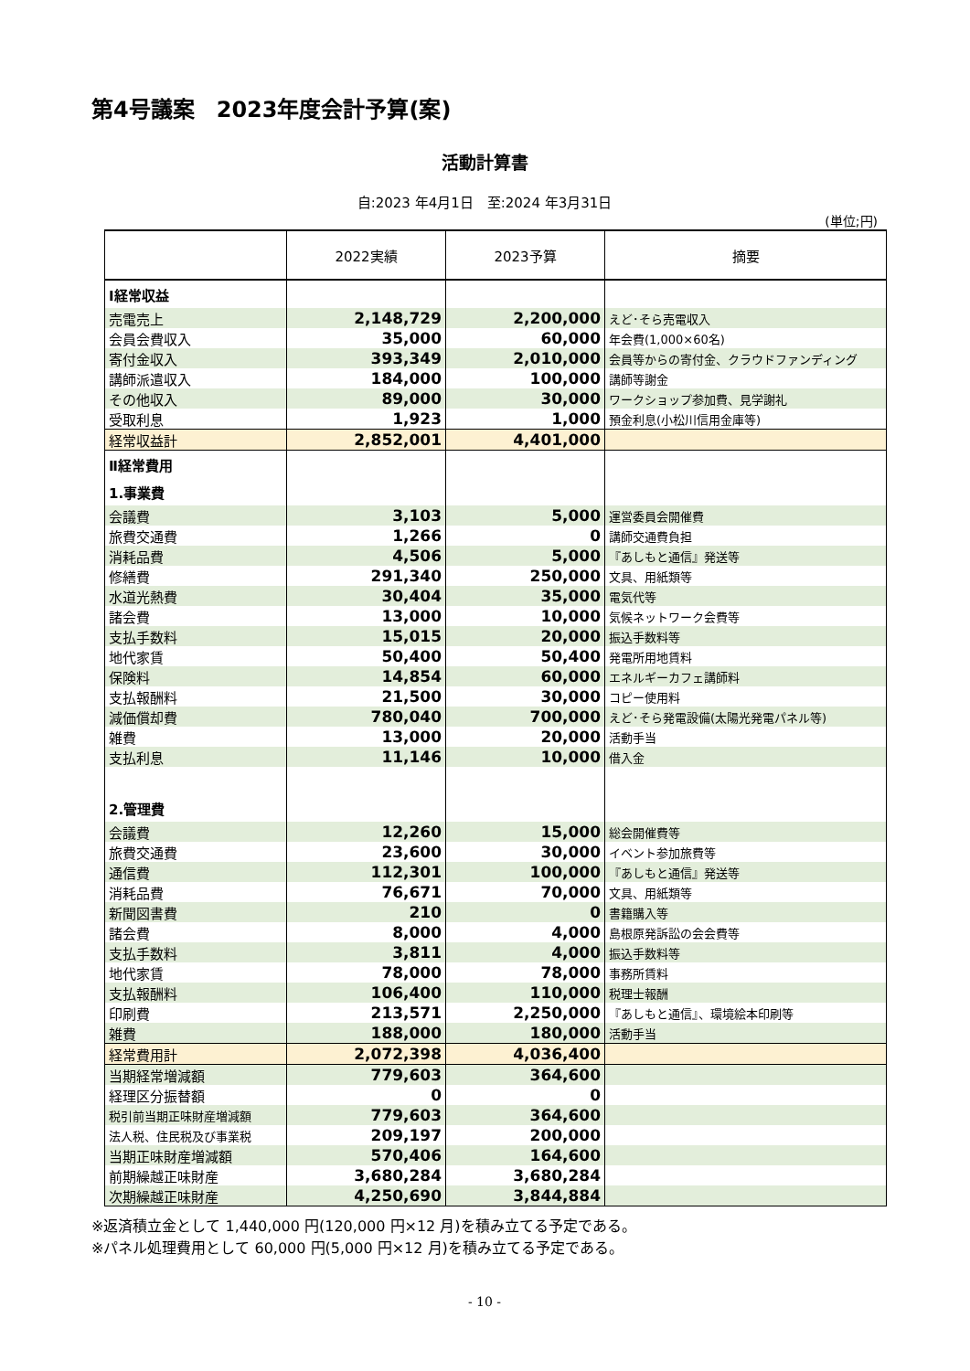第4号議案　2023年度会計予算(案)
活動計算書
自:2023 年4月1日　至:2024 年3月31日
(単位;円)
| | 2022実績 | 2023予算 | 摘要 |
| --- | --- | --- | --- |
| Ⅰ経常収益 | | | |
| 売電売上 | 2,148,729 | 2,200,000 | えど･そら売電収入 |
| 会員会費収入 | 35,000 | 60,000 | 年会費(1,000×60名) |
| 寄付金収入 | 393,349 | 2,010,000 | 会員等からの寄付金、クラウドファンディング |
| 講師派遣収入 | 184,000 | 100,000 | 講師等謝金 |
| その他収入 | 89,000 | 30,000 | ワークショップ参加費、見学謝礼 |
| 受取利息 | 1,923 | 1,000 | 預金利息(小松川信用金庫等) |
| 経常収益計 | 2,852,001 | 4,401,000 | |
| Ⅱ経常費用 | | | |
| 1.事業費 | | | |
| 会議費 | 3,103 | 5,000 | 運営委員会開催費 |
| 旅費交通費 | 1,266 | 0 | 講師交通費負担 |
| 消耗品費 | 4,506 | 5,000 | 『あしもと通信』発送等 |
| 修繕費 | 291,340 | 250,000 | 文具、用紙類等 |
| 水道光熱費 | 30,404 | 35,000 | 電気代等 |
| 諸会費 | 13,000 | 10,000 | 気候ネットワーク会費等 |
| 支払手数料 | 15,015 | 20,000 | 振込手数料等 |
| 地代家賃 | 50,400 | 50,400 | 発電所用地賃料 |
| 保険料 | 14,854 | 60,000 | エネルギーカフェ講師料 |
| 支払報酬料 | 21,500 | 30,000 | コピー使用料 |
| 減価償却費 | 780,040 | 700,000 | えど･そら発電設備(太陽光発電パネル等) |
| 雑費 | 13,000 | 20,000 | 活動手当 |
| 支払利息 | 11,146 | 10,000 | 借入金 |
| 2.管理費 | | | |
| 会議費 | 12,260 | 15,000 | 総会開催費等 |
| 旅費交通費 | 23,600 | 30,000 | イベント参加旅費等 |
| 通信費 | 112,301 | 100,000 | 『あしもと通信』発送等 |
| 消耗品費 | 76,671 | 70,000 | 文具、用紙類等 |
| 新聞図書費 | 210 | 0 | 書籍購入等 |
| 諸会費 | 8,000 | 4,000 | 島根原発訴訟の会会費等 |
| 支払手数料 | 3,811 | 4,000 | 振込手数料等 |
| 地代家賃 | 78,000 | 78,000 | 事務所賃料 |
| 支払報酬料 | 106,400 | 110,000 | 税理士報酬 |
| 印刷費 | 213,571 | 2,250,000 | 『あしもと通信』、環境絵本印刷等 |
| 雑費 | 188,000 | 180,000 | 活動手当 |
| 経常費用計 | 2,072,398 | 4,036,400 | |
| 当期経常増減額 | 779,603 | 364,600 | |
| 経理区分振替額 | 0 | 0 | |
| 税引前当期正味財産増減額 | 779,603 | 364,600 | |
| 法人税、住民税及び事業税 | 209,197 | 200,000 | |
| 当期正味財産増減額 | 570,406 | 164,600 | |
| 前期繰越正味財産 | 3,680,284 | 3,680,284 | |
| 次期繰越正味財産 | 4,250,690 | 3,844,884 | |
※返済積立金として 1,440,000 円(120,000 円×12 月)を積み立てる予定である。
※パネル処理費用として 60,000 円(5,000 円×12 月)を積み立てる予定である。
- 10 -